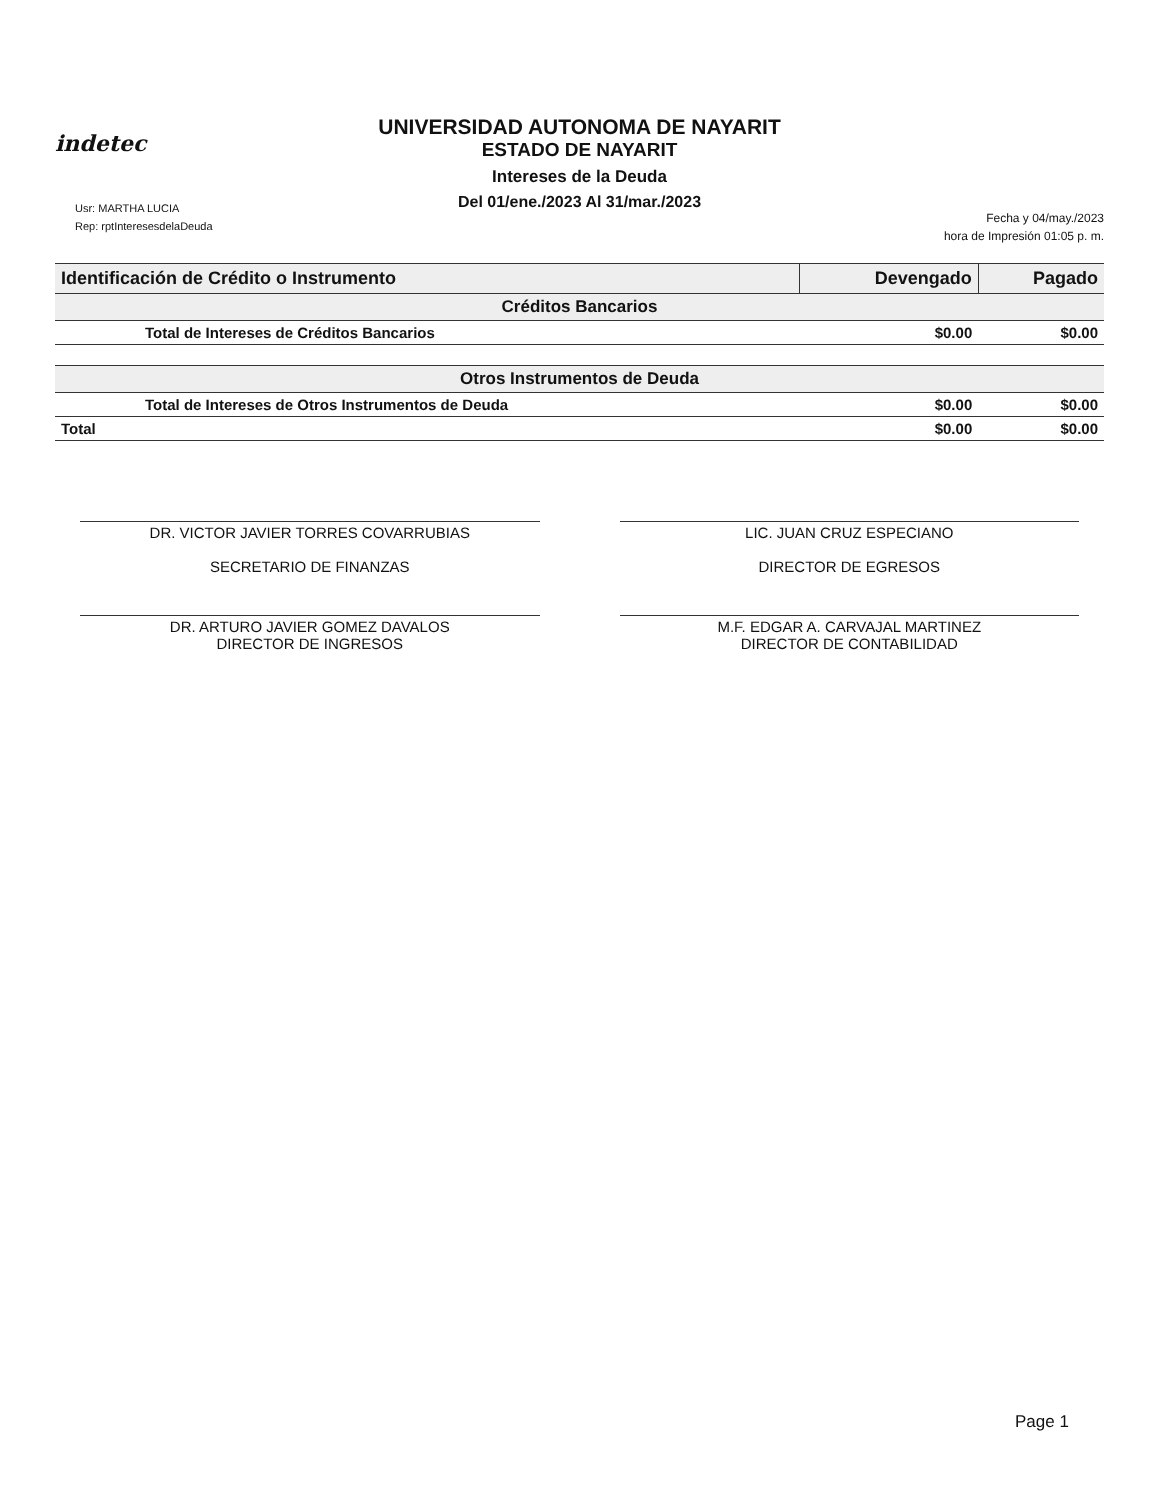indetec
UNIVERSIDAD AUTONOMA DE NAYARIT
ESTADO DE NAYARIT
Intereses de la Deuda
Del 01/ene./2023 Al 31/mar./2023
Usr: MARTHA LUCIA
Rep: rptInteresesdelaDeuda
Fecha y 04/may./2023
hora de Impresión 01:05 p. m.
| Identificación de Crédito o Instrumento | Devengado | Pagado |
| --- | --- | --- |
| Créditos Bancarios | | |
| Total de Intereses de Créditos Bancarios | $0.00 | $0.00 |
| Otros Instrumentos de Deuda | | |
| Total de Intereses de Otros Instrumentos de Deuda | $0.00 | $0.00 |
| Total | $0.00 | $0.00 |
DR. VICTOR JAVIER TORRES COVARRUBIAS
SECRETARIO DE FINANZAS
LIC. JUAN CRUZ ESPECIANO
DIRECTOR DE EGRESOS
DR. ARTURO JAVIER GOMEZ DAVALOS
DIRECTOR DE INGRESOS
M.F. EDGAR A. CARVAJAL MARTINEZ
DIRECTOR DE CONTABILIDAD
Page 1